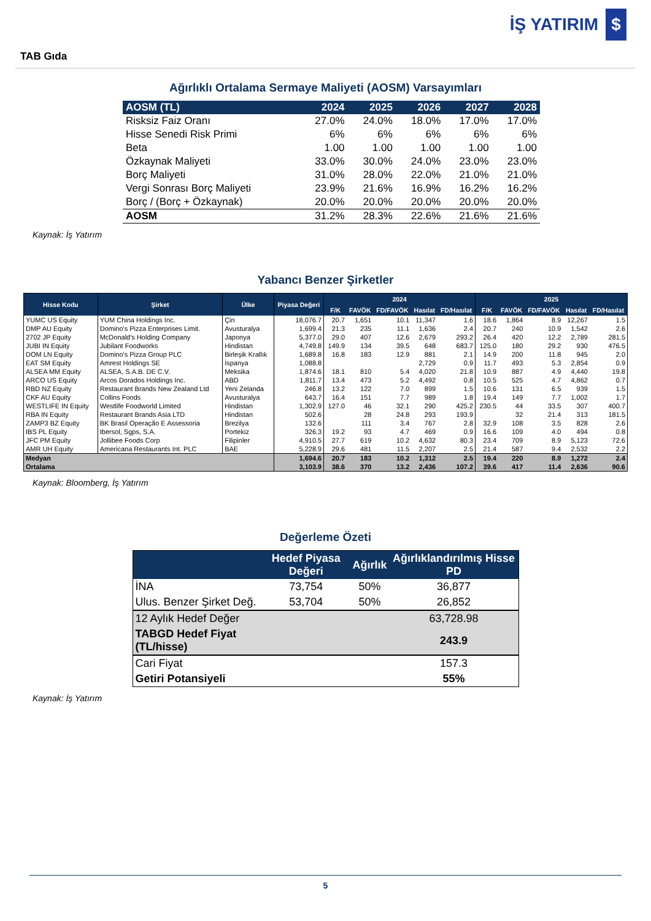İŞ YATIRIM $
TAB Gıda
Ağırlıklı Ortalama Sermaye Maliyeti (AOSM) Varsayımları
| AOSM (TL) | 2024 | 2025 | 2026 | 2027 | 2028 |
| --- | --- | --- | --- | --- | --- |
| Risksiz Faiz Oranı | 27.0% | 24.0% | 18.0% | 17.0% | 17.0% |
| Hisse Senedi Risk Primi | 6% | 6% | 6% | 6% | 6% |
| Beta | 1.00 | 1.00 | 1.00 | 1.00 | 1.00 |
| Özkaynak Maliyeti | 33.0% | 30.0% | 24.0% | 23.0% | 23.0% |
| Borç Maliyeti | 31.0% | 28.0% | 22.0% | 21.0% | 21.0% |
| Vergi Sonrası Borç Maliyeti | 23.9% | 21.6% | 16.9% | 16.2% | 16.2% |
| Borç / (Borç + Özkaynak) | 20.0% | 20.0% | 20.0% | 20.0% | 20.0% |
| AOSM | 31.2% | 28.3% | 22.6% | 21.6% | 21.6% |
Kaynak: İş Yatırım
Yabancı Benzer Şirketler
| Hisse Kodu | Şirket | Ülke | Piyasa Değeri | 2024 | | | | | 2025 | | | | |
| --- | --- | --- | --- | --- | --- | --- | --- | --- | --- | --- | --- | --- | --- |
| | | | | F/K | FAVÖK | FD/FAVÖK | Hasılat | FD/Hasılat | F/K | FAVÖK | FD/FAVÖK | Hasılat | FD/Hasılat |
| YUMC US Equity | YUM China Holdings Inc. | Çin | 18,076.7 | 20.7 | 1,651 | 10.1 | 11,347 | 1.6 | 18.6 | 1,864 | 8.9 | 12,267 | 1.5 |
| DMP AU Equity | Domino's Pizza Enterprises Limit. | Avusturalya | 1,699.4 | 21.3 | 235 | 11.1 | 1,636 | 2.4 | 20.7 | 240 | 10.9 | 1,542 | 2.6 |
| 2702 JP Equity | McDonald's Holding Company | Japonya | 5,377.0 | 29.0 | 407 | 12.6 | 2,679 | 293.2 | 26.4 | 420 | 12.2 | 2,789 | 281.5 |
| JUBI IN Equity | Jubilant Foodworks | Hindistan | 4,749.8 | 149.9 | 134 | 39.5 | 648 | 683.7 | 125.0 | 180 | 29.2 | 930 | 476.5 |
| DOM LN Equity | Domino's Pizza Group PLC | Birleşik Krallık | 1,689.8 | 16.8 | 183 | 12.9 | 881 | 2.1 | 14.9 | 200 | 11.8 | 945 | 2.0 |
| EAT SM Equity | Amrest Holdings SE | İspanya | 1,088.8 | | | | 2,729 | 0.9 | 11.7 | 493 | 5.3 | 2,854 | 0.9 |
| ALSEA MM Equity | ALSEA, S.A.B. DE C.V. | Meksika | 1,874.6 | 18.1 | 810 | 5.4 | 4,020 | 21.8 | 10.9 | 887 | 4.9 | 4,440 | 19.8 |
| ARCO US Equity | Arcos Dorados Holdings Inc. | ABD | 1,811.7 | 13.4 | 473 | 5.2 | 4,492 | 0.8 | 10.5 | 525 | 4.7 | 4,862 | 0.7 |
| RBD NZ Equity | Restaurant Brands New Zealand Ltd | Yeni Zelanda | 246.8 | 13.2 | 122 | 7.0 | 899 | 1.5 | 10.6 | 131 | 6.5 | 939 | 1.5 |
| CKF AU Equity | Collins Foods | Avusturalya | 643.7 | 16.4 | 151 | 7.7 | 989 | 1.8 | 19.4 | 149 | 7.7 | 1,002 | 1.7 |
| WESTLIFE IN Equity | Westlife Foodworld Limited | Hindistan | 1,302.9 | 127.0 | 46 | 32.1 | 290 | 425.2 | 230.5 | 44 | 33.5 | 307 | 400.7 |
| RBA IN Equity | Restaurant Brands Asia LTD | Hindistan | 502.6 | | 28 | 24.8 | 293 | 193.9 | | 32 | 21.4 | 313 | 181.5 |
| ZAMP3 BZ Equity | BK Brasil Operação E Assessoria | Brezilya | 132.6 | | 111 | 3.4 | 767 | 2.8 | 32.9 | 108 | 3.5 | 828 | 2.6 |
| IBS PL Equity | Ibersol, Sgps, S.A. | Portekiz | 326.3 | 19.2 | 93 | 4.7 | 469 | 0.9 | 16.6 | 109 | 4.0 | 494 | 0.8 |
| JFC PM Equity | Jollibee Foods Corp | Filipinler | 4,910.5 | 27.7 | 619 | 10.2 | 4,632 | 80.3 | 23.4 | 709 | 8.9 | 5,123 | 72.6 |
| AMR UH Equity | Americana Restaurants Int. PLC | BAE | 5,228.9 | 29.6 | 481 | 11.5 | 2,207 | 2.5 | 21.4 | 587 | 9.4 | 2,532 | 2.2 |
| Medyan | | | 1,694.6 | 20.7 | 183 | 10.2 | 1,312 | 2.5 | 19.4 | 220 | 8.9 | 1,272 | 2.4 |
| Ortalama | | | 3,103.9 | 38.6 | 370 | 13.2 | 2,436 | 107.2 | 39.6 | 417 | 11.4 | 2,636 | 90.6 |
Kaynak: Bloomberg, İş Yatırım
Değerleme Özeti
| | Hedef Piyasa Değeri | Ağırlık | Ağırlıklandırılmış Hisse PD |
| --- | --- | --- | --- |
| İNA | 73,754 | 50% | 36,877 |
| Ulus. Benzer Şirket Değ. | 53,704 | 50% | 26,852 |
| 12 Aylık Hedef Değer | | | 63,728.98 |
| TABGD Hedef Fiyat (TL/hisse) | | | 243.9 |
| Cari Fiyat | | | 157.3 |
| Getiri Potansiyeli | | | 55% |
Kaynak: İş Yatırım
5